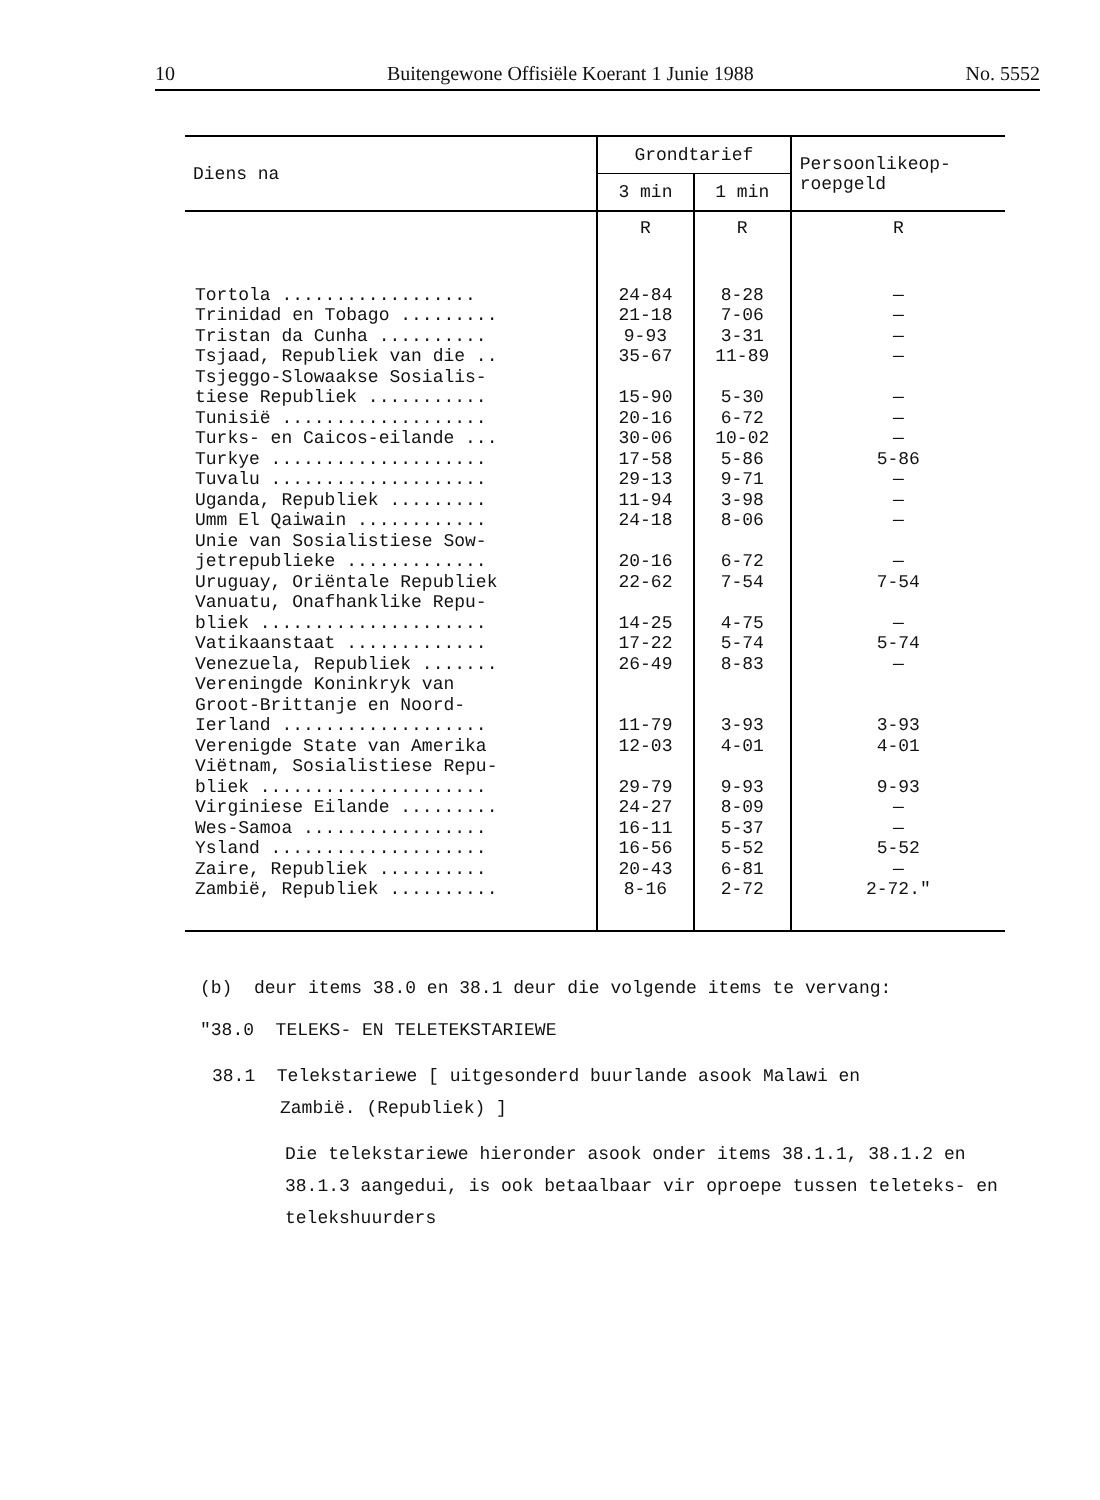10 Buitengewone Offisiële Koerant 1 Junie 1988 No. 5552
| Diens na | Grondtarief | | Persoonlikeop- roepgeld |
| --- | --- | --- | --- |
| | 3 min | 1 min | |
| | R | R | R |
| Tortola .................. Trinidad en Tobago ......... Tristan da Cunha .......... Tsjaad, Republiek van die .. Tsjeggo-Slowaakse Sosialis- tiese Republiek ........... Tunisië ................... Turks- en Caicos-eilande ... Turkye .................... Tuvalu .................... Uganda, Republiek ......... Umm El Qaiwain ............ Unie van Sosialistiese Sow- jetrepublieke ............. Uruguay, Oriëntale Republiek Vanuatu, Onafhanklike Repu- bliek ..................... Vatikaanstaat ............. Venezuela, Republiek ....... Vereningde Koninkryk van Groot-Brittanje en Noord- Ierland ................... Verenigde State van Amerika Viëtnam, Sosialistiese Repu- bliek ..................... Virginiese Eilande ......... Wes-Samoa ................. Ysland .................... Zaire, Republiek .......... Zambië, Republiek .......... | 24-84 21-18 9-93 35-67 15-90 20-16 30-06 17-58 29-13 11-94 24-18 20-16 22-62 14-25 17-22 26-49 11-79 12-03 29-79 24-27 16-11 16-56 20-43 8-16 | 8-28 7-06 3-31 11-89 5-30 6-72 10-02 5-86 9-71 3-98 8-06 6-72 7-54 4-75 5-74 8-83 3-93 4-01 9-93 8-09 5-37 5-52 6-81 2-72 | — — — — — — — 5-86 — — — — 7-54 — 5-74 — 3-93 4-01 9-93 — — 5-52 — 2-72." |
(b) deur items 38.0 en 38.1 deur die volgende items te vervang:
"38.0 TELEKS- EN TELETEKSTARIEWE
38.1 Telekstariewe [ uitgesonderd buurlande asook Malawi en
Zambië. (Republiek) ]
Die telekstariewe hieronder asook onder items 38.1.1, 38.1.2 en 38.1.3 aangedui, is ook betaalbaar vir oproepe tussen teleteks- en telekshuurders